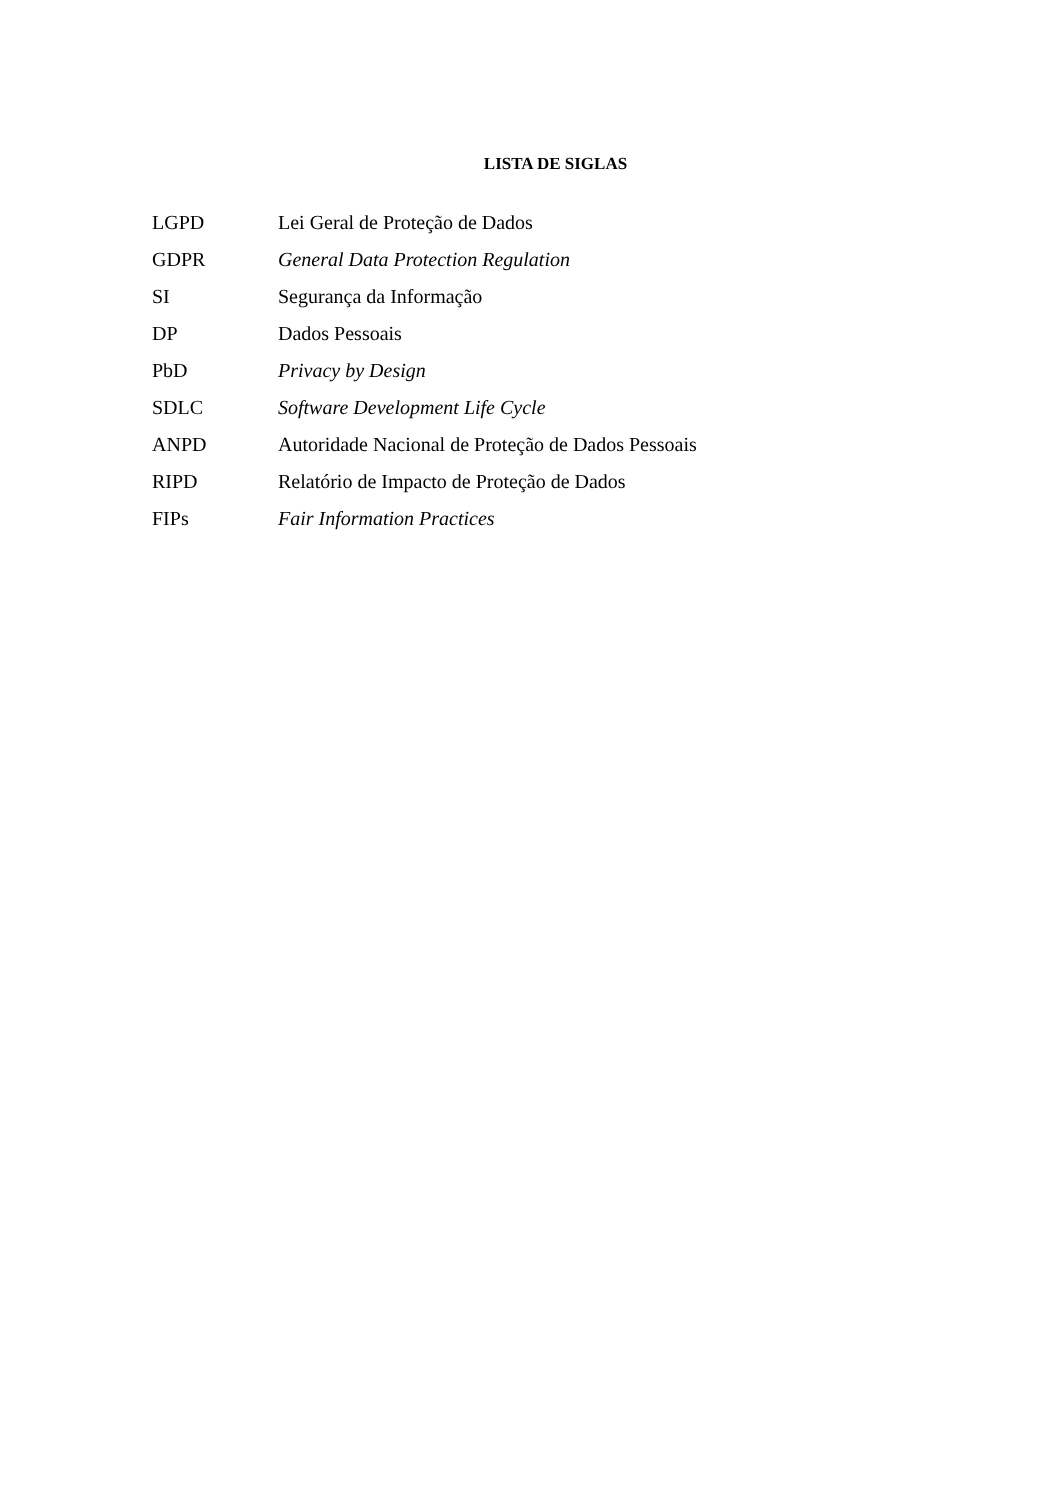LISTA DE SIGLAS
LGPD Lei Geral de Proteção de Dados
GDPR General Data Protection Regulation
SI Segurança da Informação
DP Dados Pessoais
PbD Privacy by Design
SDLC Software Development Life Cycle
ANPD Autoridade Nacional de Proteção de Dados Pessoais
RIPD Relatório de Impacto de Proteção de Dados
FIPs Fair Information Practices